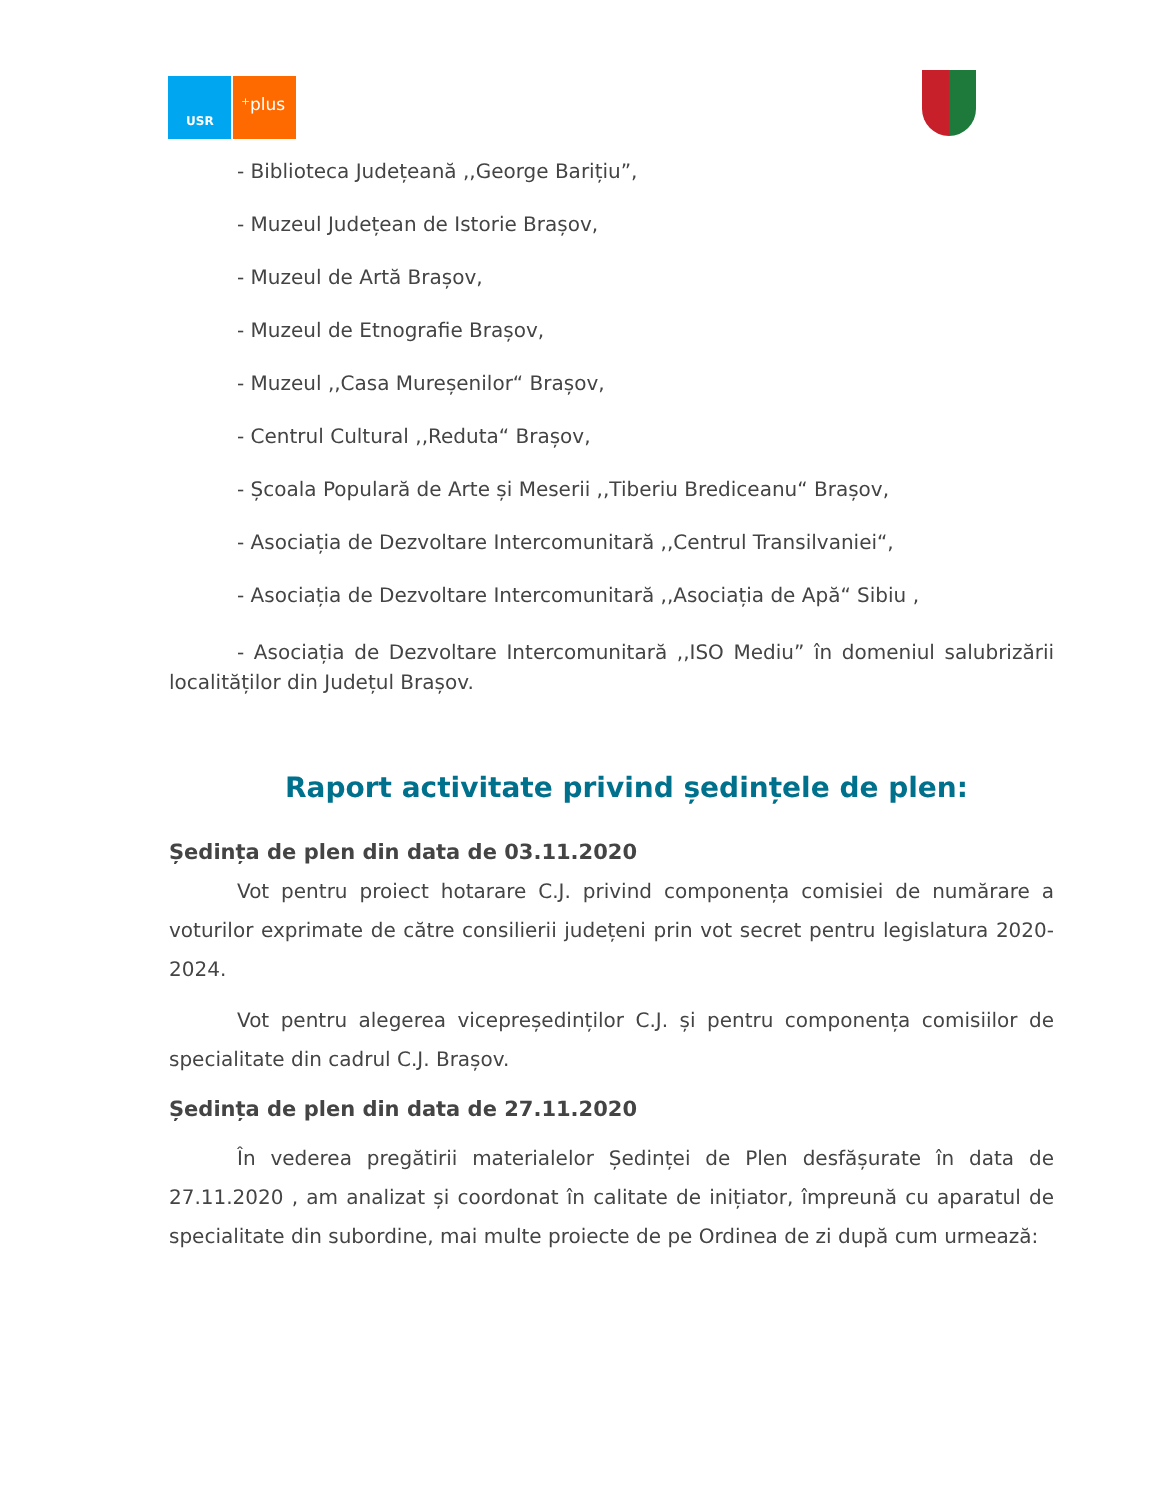USR ⁺plus
- Biblioteca Județeană ,,George Barițiu”,
- Muzeul Județean de Istorie Brașov,
- Muzeul de Artă Brașov,
- Muzeul de Etnografie Brașov,
- Muzeul ,,Casa Mureșenilor“ Brașov,
- Centrul Cultural ,,Reduta“ Brașov,
- Școala Populară de Arte și Meserii ,,Tiberiu Brediceanu“ Brașov,
- Asociația de Dezvoltare Intercomunitară ,,Centrul Transilvaniei“,
- Asociația de Dezvoltare Intercomunitară ,,Asociația de Apă“ Sibiu ,
- Asociația de Dezvoltare Intercomunitară ,,ISO Mediu” în domeniul salubrizării localităților din Județul Brașov.
Raport activitate privind ședințele de plen:
Ședința de plen din data de 03.11.2020
Vot pentru proiect hotarare C.J. privind componența comisiei de numărare a voturilor exprimate de către consilierii județeni prin vot secret pentru legislatura 2020-2024.
Vot pentru alegerea vicepreședinților C.J. și pentru componența comisiilor de specialitate din cadrul C.J. Brașov.
Ședința de plen din data de 27.11.2020
În vederea pregătirii materialelor Ședinței de Plen desfășurate în data de 27.11.2020 , am analizat și coordonat în calitate de inițiator, împreună cu aparatul de specialitate din subordine, mai multe proiecte de pe Ordinea de zi după cum urmează: